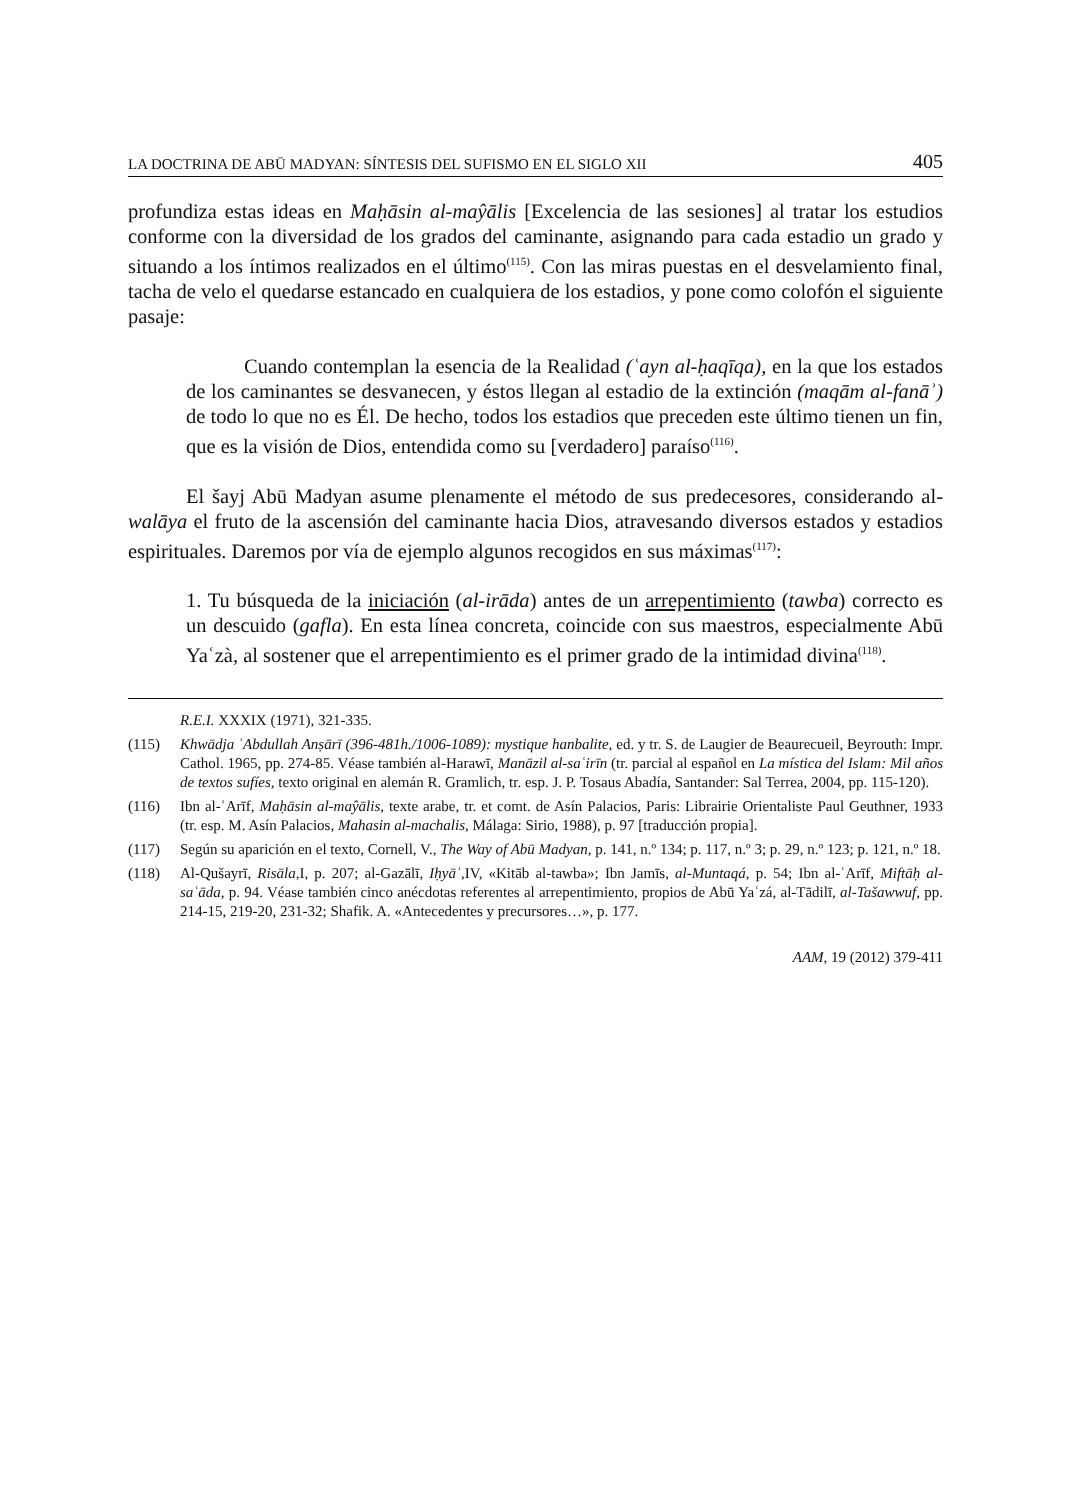LA DOCTRINA DE ABŪ MADYAN: SÍNTESIS DEL SUFISMO EN EL SIGLO XII 405
profundiza estas ideas en Maḥāsin al-maŷālis [Excelencia de las sesiones] al tratar los estudios conforme con la diversidad de los grados del caminante, asignando para cada estadio un grado y situando a los íntimos realizados en el último<sup>(115)</sup>. Con las miras puestas en el desvelamiento final, tacha de velo el quedarse estancado en cualquiera de los estadios, y pone como colofón el siguiente pasaje:
Cuando contemplan la esencia de la Realidad (ʿayn al-ḥaqīqa), en la que los estados de los caminantes se desvanecen, y éstos llegan al estadio de la extinción (maqām al-fanāʾ) de todo lo que no es Él. De hecho, todos los estadios que preceden este último tienen un fin, que es la visión de Dios, entendida como su [verdadero] paraíso<sup>(116)</sup>.
El šayj Abū Madyan asume plenamente el método de sus predecesores, considerando al-walāya el fruto de la ascensión del caminante hacia Dios, atravesando diversos estados y estadios espirituales. Daremos por vía de ejemplo algunos recogidos en sus máximas<sup>(117)</sup>:
1. Tu búsqueda de la iniciación (al-irāda) antes de un arrepentimiento (tawba) correcto es un descuido (gafla). En esta línea concreta, coincide con sus maestros, especialmente Abū Yaʿzà, al sostener que el arrepentimiento es el primer grado de la intimidad divina<sup>(118)</sup>.
R.E.I. XXXIX (1971), 321-335.
(115) Khwādja ʿAbdullah Anṣārī (396-481h./1006-1089): mystique hanbalite, ed. y tr. S. de Laugier de Beaurecueil, Beyrouth: Impr. Cathol. 1965, pp. 274-85. Véase también al-Harawī, Manāzil al-saʿirīn (tr. parcial al español en La mística del Islam: Mil años de textos sufíes, texto original en alemán R. Gramlich, tr. esp. J. P. Tosaus Abadía, Santander: Sal Terrea, 2004, pp. 115-120).
(116) Ibn al-ʿArīf, Maḥāsin al-maŷālis, texte arabe, tr. et comt. de Asín Palacios, Paris: Librairie Orientaliste Paul Geuthner, 1933 (tr. esp. M. Asín Palacios, Mahasin al-machalis, Málaga: Sirio, 1988), p. 97 [traducción propia].
(117) Según su aparición en el texto, Cornell, V., The Way of Abū Madyan, p. 141, n.º 134; p. 117, n.º 3; p. 29, n.º 123; p. 121, n.º 18.
(118) Al-Qušayrī, Risāla, I, p. 207; al-Gazālī, Iḥyāʾ, IV, «Kitāb al-tawba»; Ibn Jamīs, al-Muntaqá, p. 54; Ibn al-ʿArīf, Miftāḥ al-saʿāda, p. 94. Véase también cinco anécdotas referentes al arrepentimiento, propios de Abū Yaʿzá, al-Tādilī, al-Tašawwuf, pp. 214-15, 219-20, 231-32; Shafik. A. «Antecedentes y precursores…», p. 177.
AAM, 19 (2012) 379-411